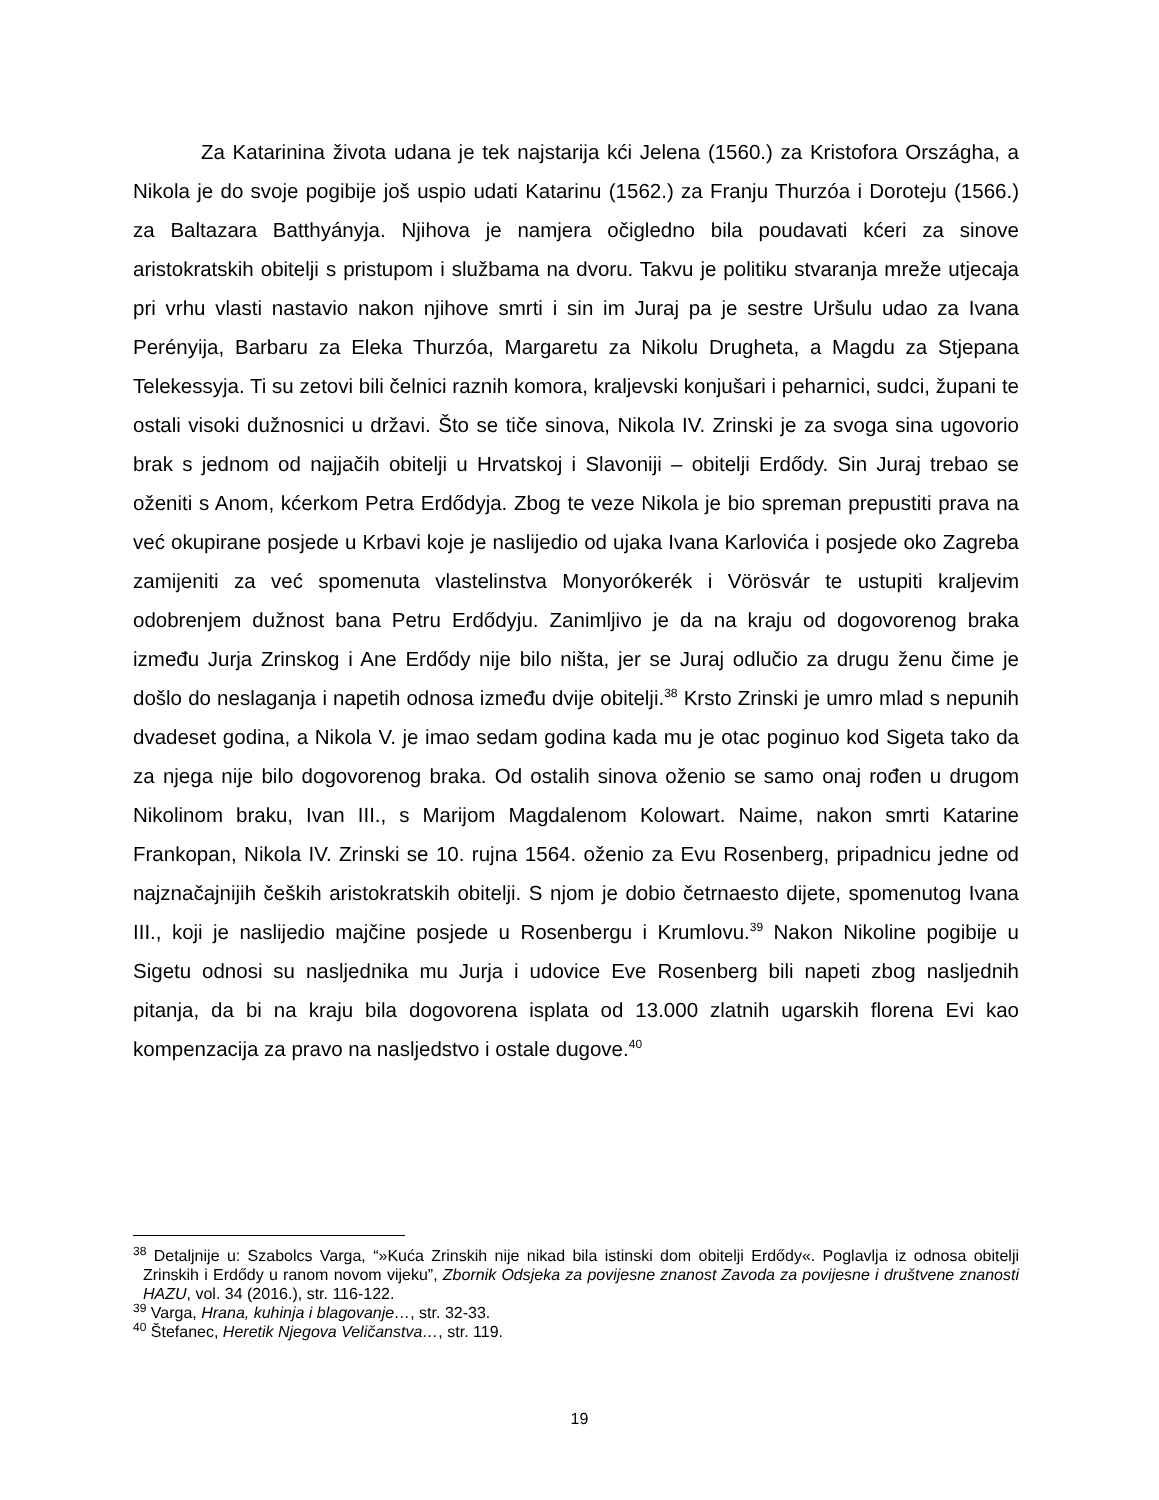Za Katarinina života udana je tek najstarija kći Jelena (1560.) za Kristofora Országha, a Nikola je do svoje pogibije još uspio udati Katarinu (1562.) za Franju Thurzóa i Doroteju (1566.) za Baltazara Batthyányja. Njihova je namjera očigledno bila poudavati kćeri za sinove aristokratskih obitelji s pristupom i službama na dvoru. Takvu je politiku stvaranja mreže utjecaja pri vrhu vlasti nastavio nakon njihove smrti i sin im Juraj pa je sestre Uršulu udao za Ivana Perényija, Barbaru za Eleka Thurzóa, Margaretu za Nikolu Drugheta, a Magdu za Stjepana Telekessyja. Ti su zetovi bili čelnici raznih komora, kraljevski konjušari i peharnici, sudci, župani te ostali visoki dužnosnici u državi. Što se tiče sinova, Nikola IV. Zrinski je za svoga sina ugovorio brak s jednom od najjačih obitelji u Hrvatskoj i Slavoniji – obitelji Erdődy. Sin Juraj trebao se oženiti s Anom, kćerkom Petra Erdődyja. Zbog te veze Nikola je bio spreman prepustiti prava na već okupirane posjede u Krbavi koje je naslijedio od ujaka Ivana Karlovića i posjede oko Zagreba zamijeniti za već spomenuta vlastelinstva Monyorókerék i Vörösvár te ustupiti kraljevim odobrenjem dužnost bana Petru Erdődyju. Zanimljivo je da na kraju od dogovorenog braka između Jurja Zrinskog i Ane Erdődy nije bilo ništa, jer se Juraj odlučio za drugu ženu čime je došlo do neslaganja i napetih odnosa između dvije obitelji.<sup>38</sup> Krsto Zrinski je umro mlad s nepunih dvadeset godina, a Nikola V. je imao sedam godina kada mu je otac poginuo kod Sigeta tako da za njega nije bilo dogovorenog braka. Od ostalih sinova oženio se samo onaj rođen u drugom Nikolinom braku, Ivan III., s Marijom Magdalenom Kolowart. Naime, nakon smrti Katarine Frankopan, Nikola IV. Zrinski se 10. rujna 1564. oženio za Evu Rosenberg, pripadnicu jedne od najznačajnijih čeških aristokratskih obitelji. S njom je dobio četrnaesto dijete, spomenutog Ivana III., koji je naslijedio majčine posjede u Rosenbergu i Krumlovu.<sup>39</sup> Nakon Nikoline pogibije u Sigetu odnosi su nasljednika mu Jurja i udovice Eve Rosenberg bili napeti zbog nasljednih pitanja, da bi na kraju bila dogovorena isplata od 13.000 zlatnih ugarskih florena Evi kao kompenzacija za pravo na nasljedstvo i ostale dugove.<sup>40</sup>
<sup>38</sup> Detaljnije u: Szabolcs Varga, “»Kuća Zrinskih nije nikad bila istinski dom obitelji Erdődy«. Poglavlja iz odnosa obitelji Zrinskih i Erdődy u ranom novom vijeku”, Zbornik Odsjeka za povijesne znanost Zavoda za povijesne i društvene znanosti HAZU, vol. 34 (2016.), str. 116-122.
<sup>39</sup> Varga, Hrana, kuhinja i blagovanje…, str. 32-33.
<sup>40</sup> Štefanec, Heretik Njegova Veličanstva…, str. 119.
19